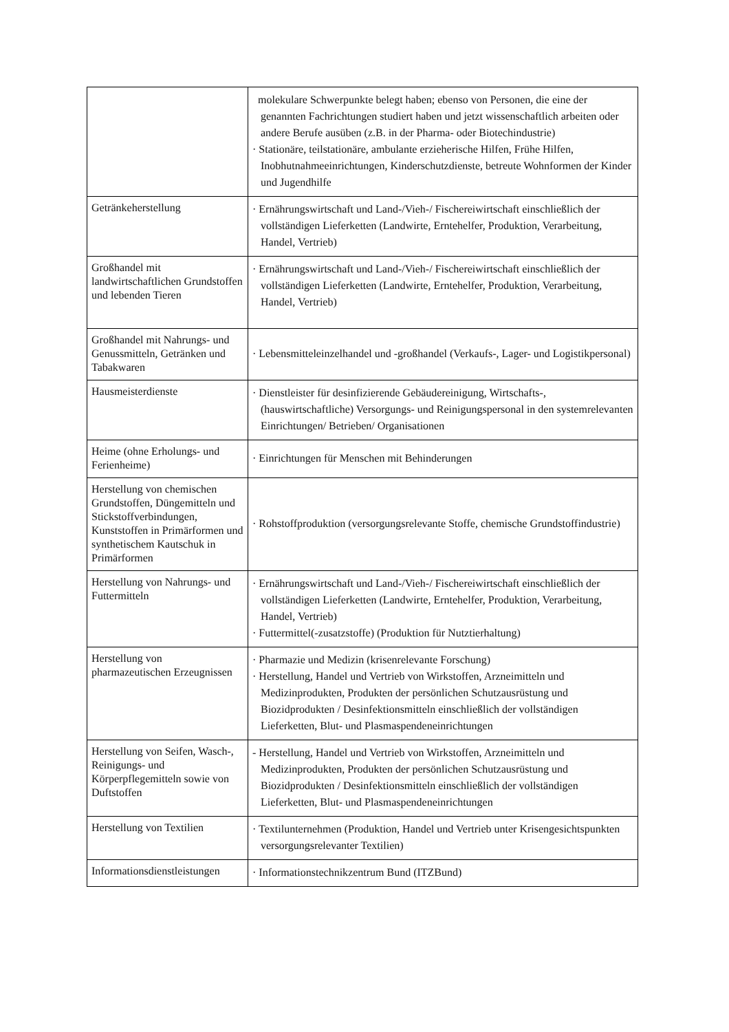| | molekulare Schwerpunkte belegt haben; ebenso von Personen, die eine der genannten Fachrichtungen studiert haben und jetzt wissenschaftlich arbeiten oder andere Berufe ausüben (z.B. in der Pharma- oder Biotechindustrie) · Stationäre, teilstationäre, ambulante erzieherische Hilfen, Frühe Hilfen, Inobhutnahmeeinrichtungen, Kinderschutzdienste, betreute Wohnformen der Kinder und Jugendhilfe |
| Getränkeherstellung | · Ernährungswirtschaft und Land-/Vieh-/ Fischereiwirtschaft einschließlich der vollständigen Lieferketten (Landwirte, Erntehelfer, Produktion, Verarbeitung, Handel, Vertrieb) |
| Großhandel mit landwirtschaftlichen Grundstoffen und lebenden Tieren | · Ernährungswirtschaft und Land-/Vieh-/ Fischereiwirtschaft einschließlich der vollständigen Lieferketten (Landwirte, Erntehelfer, Produktion, Verarbeitung, Handel, Vertrieb) |
| Großhandel mit Nahrungs- und Genussmitteln, Getränken und Tabakwaren | · Lebensmitteleinzelhandel und -großhandel (Verkaufs-, Lager- und Logistikpersonal) |
| Hausmeisterdienste | · Dienstleister für desinfizierende Gebäudereinigung, Wirtschafts-, (hauswirtschaftliche) Versorgungs- und Reinigungspersonal in den systemrelevanten Einrichtungen/ Betrieben/ Organisationen |
| Heime (ohne Erholungs- und Ferienheime) | · Einrichtungen für Menschen mit Behinderungen |
| Herstellung von chemischen Grundstoffen, Düngemitteln und Stickstoffverbindungen, Kunststoffen in Primärformen und synthetischem Kautschuk in Primärformen | · Rohstoffproduktion (versorgungsrelevante Stoffe, chemische Grundstoffindustrie) |
| Herstellung von Nahrungs- und Futtermitteln | · Ernährungswirtschaft und Land-/Vieh-/ Fischereiwirtschaft einschließlich der vollständigen Lieferketten (Landwirte, Erntehelfer, Produktion, Verarbeitung, Handel, Vertrieb) · Futtermittel(-zusatzstoffe) (Produktion für Nutztierhaltung) |
| Herstellung von pharmazeutischen Erzeugnissen | · Pharmazie und Medizin (krisenrelevante Forschung) · Herstellung, Handel und Vertrieb von Wirkstoffen, Arzneimitteln und Medizinprodukten, Produkten der persönlichen Schutzausrüstung und Biozidprodukten / Desinfektionsmitteln einschließlich der vollständigen Lieferketten, Blut- und Plasmaspendeneinrichtungen |
| Herstellung von Seifen, Wasch-, Reinigungs- und Körperpflegemitteln sowie von Duftstoffen | - Herstellung, Handel und Vertrieb von Wirkstoffen, Arzneimitteln und Medizinprodukten, Produkten der persönlichen Schutzausrüstung und Biozidprodukten / Desinfektionsmitteln einschließlich der vollständigen Lieferketten, Blut- und Plasmaspendeneinrichtungen |
| Herstellung von Textilien | · Textilunternehmen (Produktion, Handel und Vertrieb unter Krisengesichtspunkten versorgungsrelevanter Textilien) |
| Informationsdienstleistungen | · Informationstechnikzentrum Bund (ITZBund) |